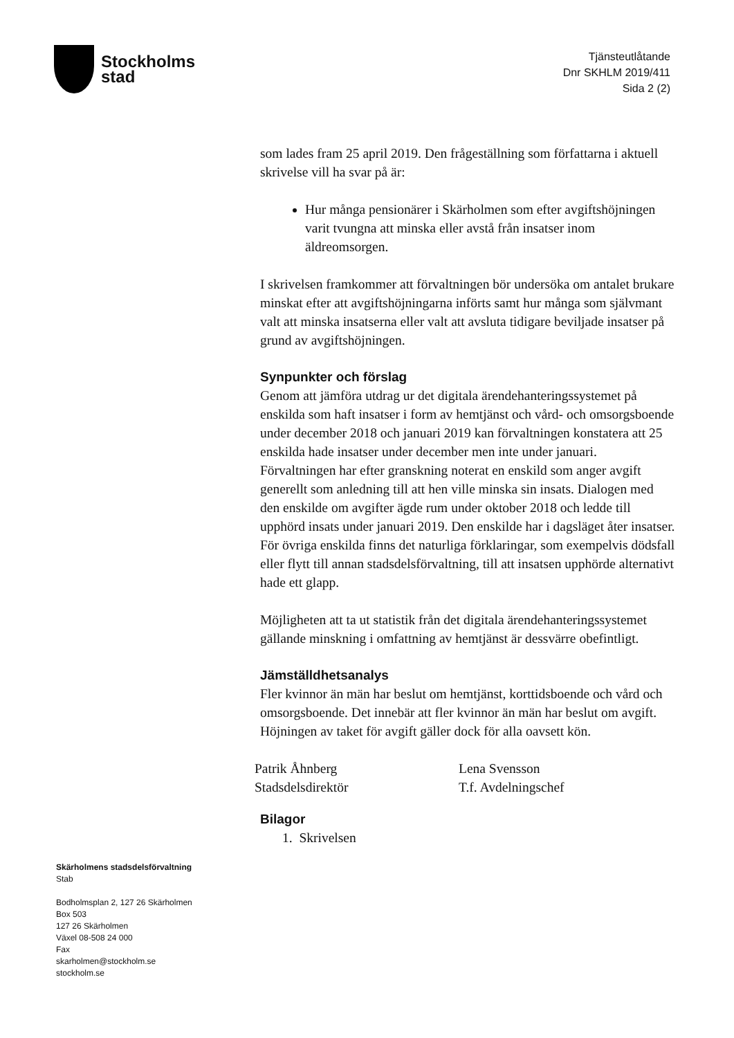Stockholms
stad
Tjänsteutlåtande
Dnr SKHLM 2019/411
Sida 2 (2)
som lades fram 25 april 2019. Den frågeställning som författarna i aktuell skrivelse vill ha svar på är:
Hur många pensionärer i Skärholmen som efter avgiftshöjningen varit tvungna att minska eller avstå från insatser inom äldreomsorgen.
I skrivelsen framkommer att förvaltningen bör undersöka om antalet brukare minskat efter att avgiftshöjningarna införts samt hur många som självmant valt att minska insatserna eller valt att avsluta tidigare beviljade insatser på grund av avgiftshöjningen.
Synpunkter och förslag
Genom att jämföra utdrag ur det digitala ärendehanteringssystemet på enskilda som haft insatser i form av hemtjänst och vård- och omsorgsboende under december 2018 och januari 2019 kan förvaltningen konstatera att 25 enskilda hade insatser under december men inte under januari. Förvaltningen har efter granskning noterat en enskild som anger avgift generellt som anledning till att hen ville minska sin insats. Dialogen med den enskilde om avgifter ägde rum under oktober 2018 och ledde till upphörd insats under januari 2019. Den enskilde har i dagsläget åter insatser. För övriga enskilda finns det naturliga förklaringar, som exempelvis dödsfall eller flytt till annan stadsdelsförvaltning, till att insatsen upphörde alternativt hade ett glapp.
Möjligheten att ta ut statistik från det digitala ärendehanteringssystemet gällande minskning i omfattning av hemtjänst är dessvärre obefintligt.
Jämställdhetsanalys
Fler kvinnor än män har beslut om hemtjänst, korttidsboende och vård och omsorgsboende. Det innebär att fler kvinnor än män har beslut om avgift. Höjningen av taket för avgift gäller dock för alla oavsett kön.
Patrik Åhnberg
Stadsdelsdirektör
Lena Svensson
T.f. Avdelningschef
Bilagor
1. Skrivelsen
Skärholmens stadsdelsförvaltning
Stab
Bodholmsplan 2, 127 26 Skärholmen
Box 503
127 26 Skärholmen
Växel 08-508 24 000
Fax
skarholmen@stockholm.se
stockholm.se